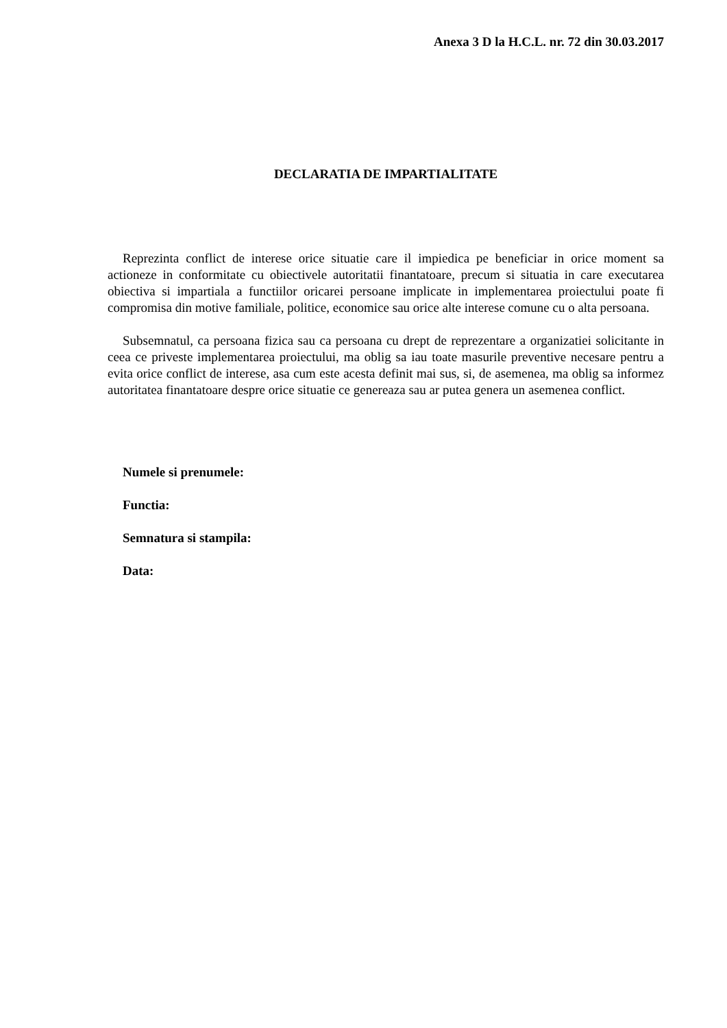Anexa 3 D la H.C.L. nr. 72 din 30.03.2017
DECLARATIA DE IMPARTIALITATE
Reprezinta conflict de interese orice situatie care il impiedica pe beneficiar in orice moment sa actioneze in conformitate cu obiectivele autoritatii finantatoare, precum si situatia in care executarea obiectiva si impartiala a functiilor oricarei persoane implicate in implementarea proiectului poate fi compromisa din motive familiale, politice, economice sau orice alte interese comune cu o alta persoana.
Subsemnatul, ca persoana fizica sau ca persoana cu drept de reprezentare a organizatiei solicitante in ceea ce priveste implementarea proiectului, ma oblig sa iau toate masurile preventive necesare pentru a evita orice conflict de interese, asa cum este acesta definit mai sus, si, de asemenea, ma oblig sa informez autoritatea finantatoare despre orice situatie ce genereaza sau ar putea genera un asemenea conflict.
Numele si prenumele:
Functia:
Semnatura si stampila:
Data: